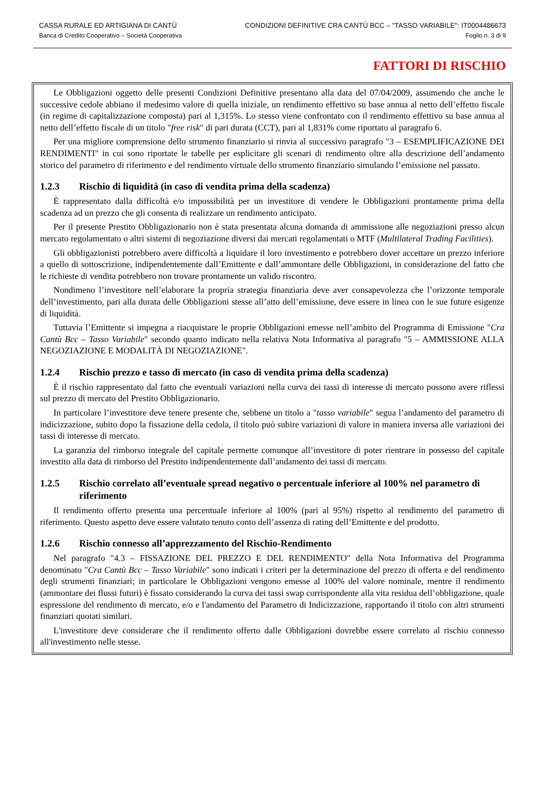CASSA RURALE ED ARTIGIANA DI CANTÙ
Banca di Credito Cooperativo – Società Cooperativa
CONDIZIONI DEFINITIVE CRA CANTÙ BCC – "TASSO VARIABILE": IT0004486673
Foglio n. 3 di 9
FATTORI DI RISCHIO
Le Obbligazioni oggetto delle presenti Condizioni Definitive presentano alla data del 07/04/2009, assumendo che anche le successive cedole abbiano il medesimo valore di quella iniziale, un rendimento effettivo su base annua al netto dell’effetto fiscale (in regime di capitalizzazione composta) pari al 1,315%. Lo stesso viene confrontato con il rendimento effettivo su base annua al netto dell’effetto fiscale di un titolo "free risk" di pari durata (CCT), pari al 1,831% come riportato al paragrafo 6.
Per una migliore comprensione dello strumento finanziario si rinvia al successivo paragrafo "3 – ESEMPLIFICAZIONE DEI RENDIMENTI" in cui sono riportate le tabelle per esplicitare gli scenari di rendimento oltre alla descrizione dell’andamento storico del parametro di riferimento e del rendimento virtuale dello strumento finanziario simulando l’emissione nel passato.
1.2.3 Rischio di liquidità (in caso di vendita prima della scadenza)
È rappresentato dalla difficoltà e/o impossibilità per un investitore di vendere le Obbligazioni prontamente prima della scadenza ad un prezzo che gli consenta di realizzare un rendimento anticipato.
Per il presente Prestito Obbligazionario non è stata presentata alcuna domanda di ammissione alle negoziazioni presso alcun mercato regolamentato o altri sistemi di negoziazione diversi dai mercati regolamentati o MTF (Multilateral Trading Facilities).
Gli obbligazionisti potrebbero avere difficoltà a liquidare il loro investimento e potrebbero dover accettare un prezzo inferiore a quello di sottoscrizione, indipendentemente dall’Emittente e dall’ammontare delle Obbligazioni, in considerazione del fatto che le richieste di vendita potrebbero non trovare prontamente un valido riscontro.
Nondimeno l’investitore nell’elaborare la propria strategia finanziaria deve aver consapevolezza che l’orizzonte temporale dell’investimento, pari alla durata delle Obbligazioni stesse all’atto dell’emissione, deve essere in linea con le sue future esigenze di liquidità.
Tuttavia l’Emittente si impegna a riacquistare le proprie Obbligazioni emesse nell’ambito del Programma di Emissione "Cra Cantù Bcc – Tasso Variabile" secondo quanto indicato nella relativa Nota Informativa al paragrafo "5 – AMMISSIONE ALLA NEGOZIAZIONE E MODALITÀ DI NEGOZIAZIONE".
1.2.4 Rischio prezzo e tasso di mercato (in caso di vendita prima della scadenza)
È il rischio rappresentato dal fatto che eventuali variazioni nella curva dei tassi di interesse di mercato possono avere riflessi sul prezzo di mercato del Prestito Obbligazionario.
In particolare l’investitore deve tenere presente che, sebbene un titolo a "tasso variabile" segua l’andamento del parametro di indicizzazione, subito dopo la fissazione della cedola, il titolo può subire variazioni di valore in maniera inversa alle variazioni dei tassi di interesse di mercato.
La garanzia del rimborso integrale del capitale permette comunque all’investitore di poter rientrare in possesso del capitale investito alla data di rimborso del Prestito indipendentemente dall’andamento dei tassi di mercato.
1.2.5 Rischio correlato all’eventuale spread negativo o percentuale inferiore al 100% nel parametro di riferimento
Il rendimento offerto presenta una percentuale inferiore al 100% (pari al 95%) rispetto al rendimento del parametro di riferimento. Questo aspetto deve essere valutato tenuto conto dell’assenza di rating dell’Emittente e del prodotto.
1.2.6 Rischio connesso all’apprezzamento del Rischio-Rendimento
Nel paragrafo "4.3 – FISSAZIONE DEL PREZZO E DEL RENDIMENTO" della Nota Informativa del Programma denominato "Cra Cantù Bcc – Tasso Variabile" sono indicati i criteri per la determinazione del prezzo di offerta e del rendimento degli strumenti finanziari; in particolare le Obbligazioni vengono emesse al 100% del valore nominale, mentre il rendimento (ammontare dei flussi futuri) è fissato considerando la curva dei tassi swap corrispondente alla vita residua dell’obbligazione, quale espressione del rendimento di mercato, e/o e l'andamento del Parametro di Indicizzazione, rapportando il titolo con altri strumenti finanziari quotati similari.
L'investitore deve considerare che il rendimento offerto dalle Obbligazioni dovrebbe essere correlato al rischio connesso all'investimento nelle stesse.